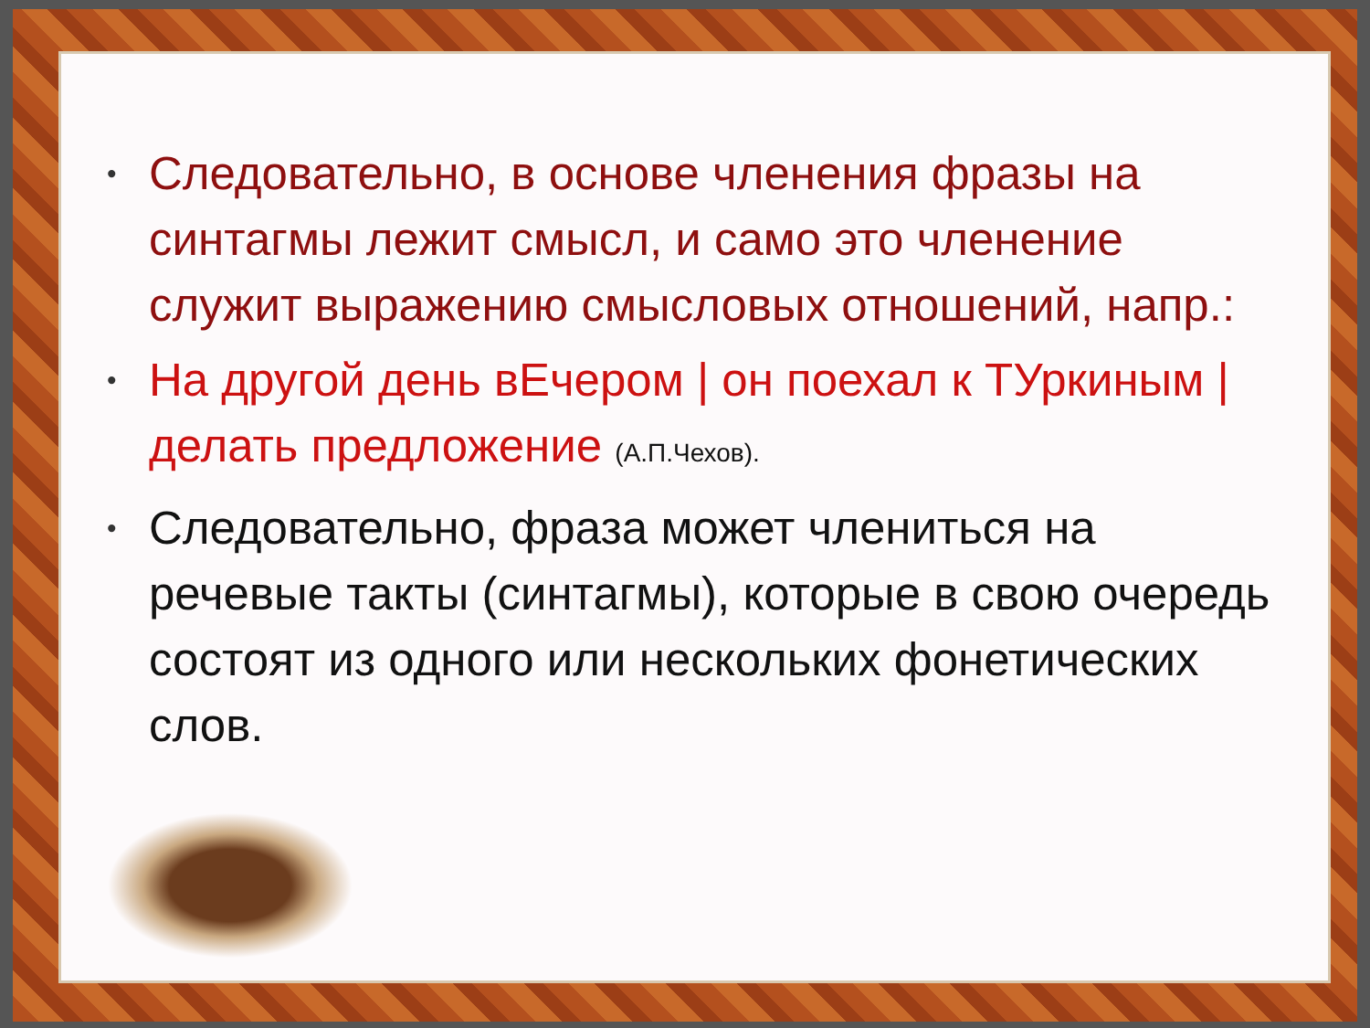• Следовательно, в основе членения фразы на синтагмы лежит смысл, и само это членение служит выражению смысловых отношений, напр.:
• На другой день вЕчером | он поехал к ТУркиным | делать предложение (А.П.Чехов).
• Следовательно, фраза может члениться на речевые такты (синтагмы), которые в свою очередь состоят из одного или нескольких фонетических слов.